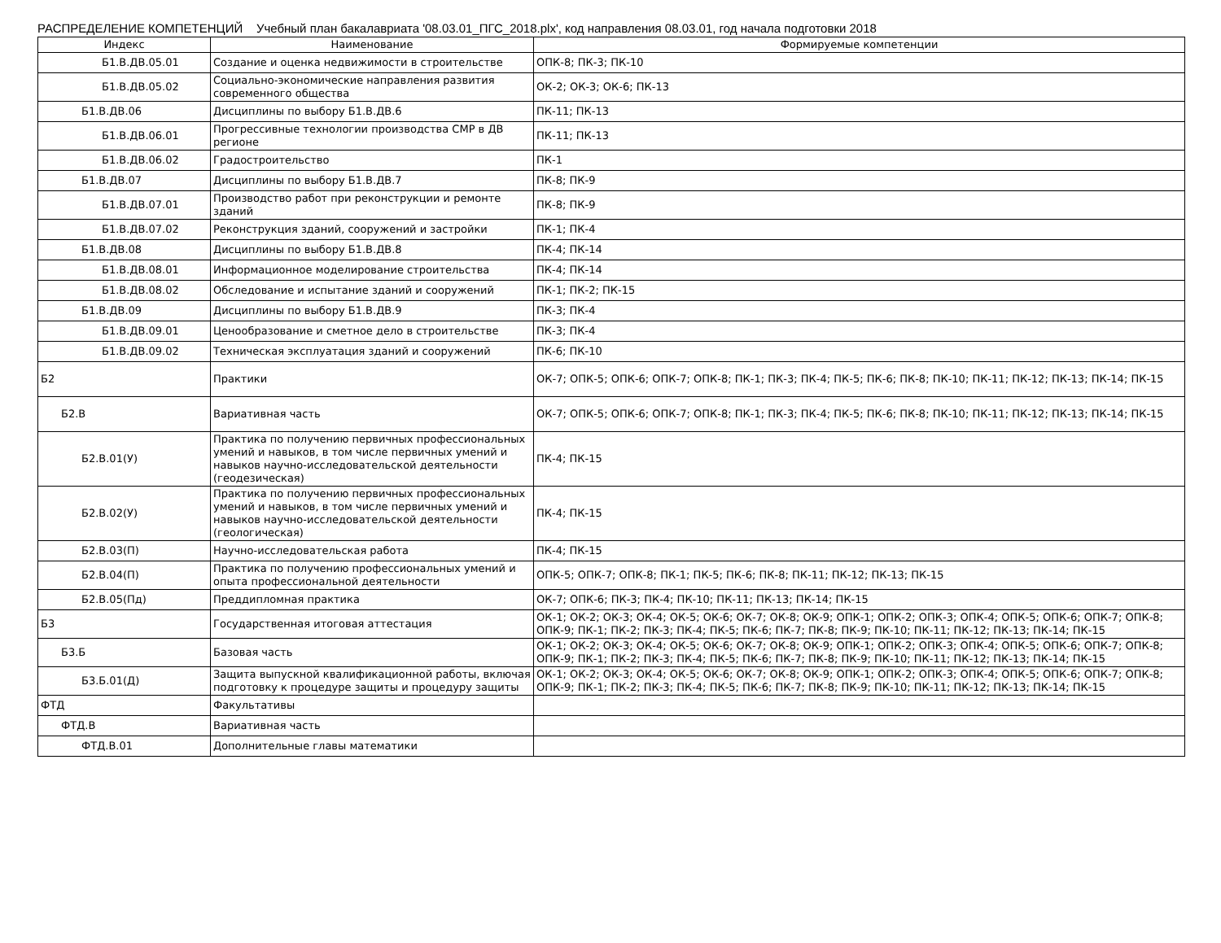РАСПРЕДЕЛЕНИЕ КОМПЕТЕНЦИЙ Учебный план бакалавриата '08.03.01_ПГС_2018.plx', код направления 08.03.01, год начала подготовки 2018
| Индекс | Наименование | Формируемые компетенции |
| --- | --- | --- |
| Б1.В.ДВ.05.01 | Создание и оценка недвижимости в строительстве | ОПК-8; ПК-3; ПК-10 |
| Б1.В.ДВ.05.02 | Социально-экономические направления развития современного общества | ОК-2; ОК-3; ОК-6; ПК-13 |
| Б1.В.ДВ.06 | Дисциплины по выбору Б1.В.ДВ.6 | ПК-11; ПК-13 |
| Б1.В.ДВ.06.01 | Прогрессивные технологии производства СМР в ДВ регионе | ПК-11; ПК-13 |
| Б1.В.ДВ.06.02 | Градостроительство | ПК-1 |
| Б1.В.ДВ.07 | Дисциплины по выбору Б1.В.ДВ.7 | ПК-8; ПК-9 |
| Б1.В.ДВ.07.01 | Производство работ при реконструкции и ремонте зданий | ПК-8; ПК-9 |
| Б1.В.ДВ.07.02 | Реконструкция зданий, сооружений и застройки | ПК-1; ПК-4 |
| Б1.В.ДВ.08 | Дисциплины по выбору Б1.В.ДВ.8 | ПК-4; ПК-14 |
| Б1.В.ДВ.08.01 | Информационное моделирование строительства | ПК-4; ПК-14 |
| Б1.В.ДВ.08.02 | Обследование и испытание зданий и сооружений | ПК-1; ПК-2; ПК-15 |
| Б1.В.ДВ.09 | Дисциплины по выбору Б1.В.ДВ.9 | ПК-3; ПК-4 |
| Б1.В.ДВ.09.01 | Ценообразование и сметное дело в строительстве | ПК-3; ПК-4 |
| Б1.В.ДВ.09.02 | Техническая эксплуатация зданий и сооружений | ПК-6; ПК-10 |
| Б2 | Практики | ОК-7; ОПК-5; ОПК-6; ОПК-7; ОПК-8; ПК-1; ПК-3; ПК-4; ПК-5; ПК-6; ПК-8; ПК-10; ПК-11; ПК-12; ПК-13; ПК-14; ПК-15 |
| Б2.В | Вариативная часть | ОК-7; ОПК-5; ОПК-6; ОПК-7; ОПК-8; ПК-1; ПК-3; ПК-4; ПК-5; ПК-6; ПК-8; ПК-10; ПК-11; ПК-12; ПК-13; ПК-14; ПК-15 |
| Б2.В.01(У) | Практика по получению первичных профессиональных умений и навыков, в том числе первичных умений и навыков научно-исследовательской деятельности (геодезическая) | ПК-4; ПК-15 |
| Б2.В.02(У) | Практика по получению первичных профессиональных умений и навыков, в том числе первичных умений и навыков научно-исследовательской деятельности (геологическая) | ПК-4; ПК-15 |
| Б2.В.03(П) | Научно-исследовательская работа | ПК-4; ПК-15 |
| Б2.В.04(П) | Практика по получению профессиональных умений и опыта профессиональной деятельности | ОПК-5; ОПК-7; ОПК-8; ПК-1; ПК-5; ПК-6; ПК-8; ПК-11; ПК-12; ПК-13; ПК-15 |
| Б2.В.05(Пд) | Преддипломная практика | ОК-7; ОПК-6; ПК-3; ПК-4; ПК-10; ПК-11; ПК-13; ПК-14; ПК-15 |
| Б3 | Государственная итоговая аттестация | ОК-1; ОК-2; ОК-3; ОК-4; ОК-5; ОК-6; ОК-7; ОК-8; ОК-9; ОПК-1; ОПК-2; ОПК-3; ОПК-4; ОПК-5; ОПК-6; ОПК-7; ОПК-8; ОПК-9; ПК-1; ПК-2; ПК-3; ПК-4; ПК-5; ПК-6; ПК-7; ПК-8; ПК-9; ПК-10; ПК-11; ПК-12; ПК-13; ПК-14; ПК-15 |
| Б3.Б | Базовая часть | ОК-1; ОК-2; ОК-3; ОК-4; ОК-5; ОК-6; ОК-7; ОК-8; ОК-9; ОПК-1; ОПК-2; ОПК-3; ОПК-4; ОПК-5; ОПК-6; ОПК-7; ОПК-8; ОПК-9; ПК-1; ПК-2; ПК-3; ПК-4; ПК-5; ПК-6; ПК-7; ПК-8; ПК-9; ПК-10; ПК-11; ПК-12; ПК-13; ПК-14; ПК-15 |
| Б3.Б.01(Д) | Защита выпускной квалификационной работы, включая подготовку к процедуре защиты и процедуру защиты | ОК-1; ОК-2; ОК-3; ОК-4; ОК-5; ОК-6; ОК-7; ОК-8; ОК-9; ОПК-1; ОПК-2; ОПК-3; ОПК-4; ОПК-5; ОПК-6; ОПК-7; ОПК-8; ОПК-9; ПК-1; ПК-2; ПК-3; ПК-4; ПК-5; ПК-6; ПК-7; ПК-8; ПК-9; ПК-10; ПК-11; ПК-12; ПК-13; ПК-14; ПК-15 |
| ФТД | Факультативы | |
| ФТД.В | Вариативная часть | |
| ФТД.В.01 | Дополнительные главы математики | |